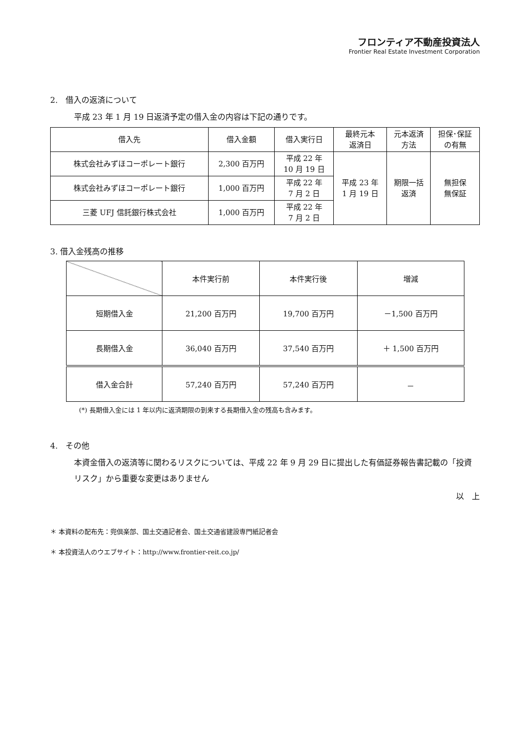フロンティア不動産投資法人
Frontier Real Estate Investment Corporation
2.　借入の返済について
平成 23 年 1 月 19 日返済予定の借入金の内容は下記の通りです。
| 借入先 | 借入金額 | 借入実行日 | 最終元本 返済日 | 元本返済 方法 | 担保･保証 の有無 |
| --- | --- | --- | --- | --- | --- |
| 株式会社みずほコーポレート銀行 | 2,300 百万円 | 平成 22 年 10 月 19 日 | 平成 23 年 1 月 19 日 | 期限一括 返済 | 無担保 無保証 |
| 株式会社みずほコーポレート銀行 | 1,000 百万円 | 平成 22 年 7 月 2 日 | | | |
| 三菱 UFJ 信託銀行株式会社 | 1,000 百万円 | 平成 22 年 7 月 2 日 | | | |
3. 借入金残高の推移
| | 本件実行前 | 本件実行後 | 増減 |
| --- | --- | --- | --- |
| 短期借入金 | 21,200 百万円 | 19,700 百万円 | －1,500 百万円 |
| 長期借入金 | 36,040 百万円 | 37,540 百万円 | ＋ 1,500 百万円 |
| 借入金合計 | 57,240 百万円 | 57,240 百万円 | － |
(*) 長期借入金には 1 年以内に返済期限の到来する長期借入金の残高も含みます。
4.　その他
本資金借入の返済等に関わるリスクについては、平成 22 年 9 月 29 日に提出した有価証券報告書記載の「投資リスク」から重要な変更はありません
以　上
＊ 本資料の配布先：兜倶楽部、国土交通記者会、国土交通省建設専門紙記者会
＊ 本投資法人のウエブサイト：http://www.frontier-reit.co.jp/